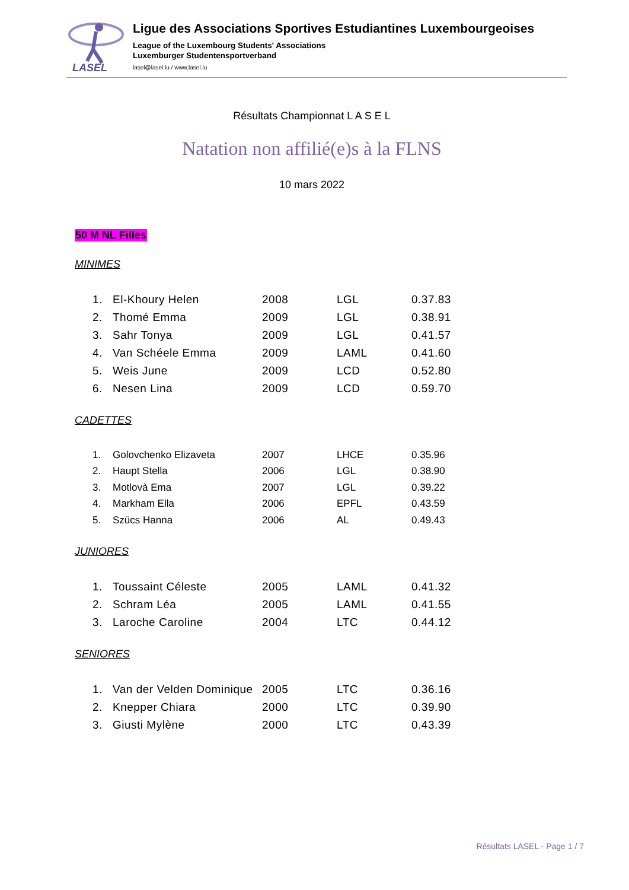LASEL
Ligue des Associations Sportives Estudiantines Luxembourgeoises
League of the Luxembourg Students' Associations
Luxemburger Studentensportverband
lasel@lasel.lu / www.lasel.lu
Résultats Championnat L A S E L
Natation non affilié(e)s à la FLNS
10 mars 2022
50 M NL Filles
MINIMES
| 1. | El-Khoury Helen | 2008 | LGL | 0.37.83 |
| 2. | Thomé Emma | 2009 | LGL | 0.38.91 |
| 3. | Sahr Tonya | 2009 | LGL | 0.41.57 |
| 4. | Van Schéele Emma | 2009 | LAML | 0.41.60 |
| 5. | Weis June | 2009 | LCD | 0.52.80 |
| 6. | Nesen Lina | 2009 | LCD | 0.59.70 |
CADETTES
| 1. | Golovchenko Elizaveta | 2007 | LHCE | 0.35.96 |
| 2. | Haupt Stella | 2006 | LGL | 0.38.90 |
| 3. | Motlovà Ema | 2007 | LGL | 0.39.22 |
| 4. | Markham Ella | 2006 | EPFL | 0.43.59 |
| 5. | Szücs Hanna | 2006 | AL | 0.49.43 |
JUNIORES
| 1. | Toussaint Céleste | 2005 | LAML | 0.41.32 |
| 2. | Schram Léa | 2005 | LAML | 0.41.55 |
| 3. | Laroche Caroline | 2004 | LTC | 0.44.12 |
SENIORES
| 1. | Van der Velden Dominique | 2005 | LTC | 0.36.16 |
| 2. | Knepper Chiara | 2000 | LTC | 0.39.90 |
| 3. | Giusti Mylène | 2000 | LTC | 0.43.39 |
Résultats LASEL - Page 1 / 7